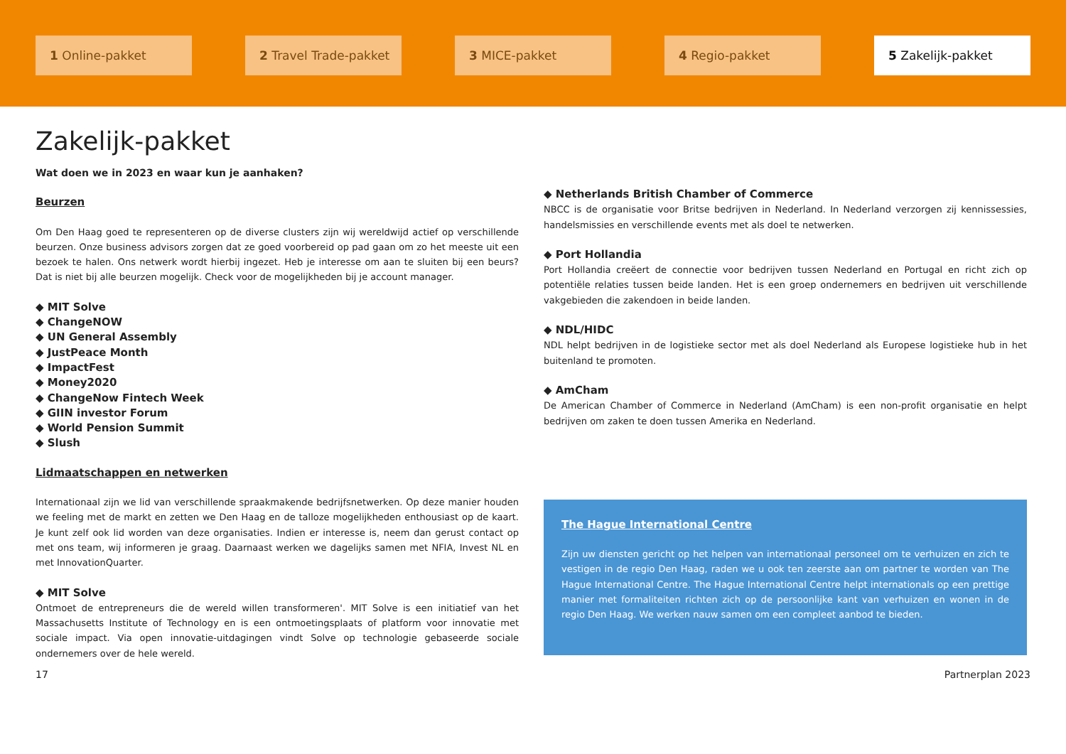1 Online-pakket 2 Travel Trade-pakket 3 MICE-pakket 4 Regio-pakket 5 Zakelijk-pakket
Zakelijk-pakket
Wat doen we in 2023 en waar kun je aanhaken?
Beurzen
Om Den Haag goed te representeren op de diverse clusters zijn wij wereldwijd actief op verschillende beurzen. Onze business advisors zorgen dat ze goed voorbereid op pad gaan om zo het meeste uit een bezoek te halen. Ons netwerk wordt hierbij ingezet. Heb je interesse om aan te sluiten bij een beurs? Dat is niet bij alle beurzen mogelijk. Check voor de mogelijkheden bij je account manager.
◆ MIT Solve
◆ ChangeNOW
◆ UN General Assembly
◆ JustPeace Month
◆ ImpactFest
◆ Money2020
◆ ChangeNow Fintech Week
◆ GIIN investor Forum
◆ World Pension Summit
◆ Slush
Lidmaatschappen en netwerken
Internationaal zijn we lid van verschillende spraakmakende bedrijfsnetwerken. Op deze manier houden we feeling met de markt en zetten we Den Haag en de talloze mogelijkheden enthousiast op de kaart. Je kunt zelf ook lid worden van deze organisaties. Indien er interesse is, neem dan gerust contact op met ons team, wij informeren je graag. Daarnaast werken we dagelijks samen met NFIA, Invest NL en met InnovationQuarter.
◆ MIT Solve
Ontmoet de entrepreneurs die de wereld willen transformeren'. MIT Solve is een initiatief van het Massachusetts Institute of Technology en is een ontmoetingsplaats of platform voor innovatie met sociale impact. Via open innovatie-uitdagingen vindt Solve op technologie gebaseerde sociale ondernemers over de hele wereld.
◆ Netherlands British Chamber of Commerce
NBCC is de organisatie voor Britse bedrijven in Nederland. In Nederland verzorgen zij kennissessies, handelsmissies en verschillende events met als doel te netwerken.
◆ Port Hollandia
Port Hollandia creëert de connectie voor bedrijven tussen Nederland en Portugal en richt zich op potentiële relaties tussen beide landen. Het is een groep ondernemers en bedrijven uit verschillende vakgebieden die zakendoen in beide landen.
◆ NDL/HIDC
NDL helpt bedrijven in de logistieke sector met als doel Nederland als Europese logistieke hub in het buitenland te promoten.
◆ AmCham
De American Chamber of Commerce in Nederland (AmCham) is een non-profit organisatie en helpt bedrijven om zaken te doen tussen Amerika en Nederland.
The Hague International Centre
Zijn uw diensten gericht op het helpen van internationaal personeel om te verhuizen en zich te vestigen in de regio Den Haag, raden we u ook ten zeerste aan om partner te worden van The Hague International Centre. The Hague International Centre helpt internationals op een prettige manier met formaliteiten richten zich op de persoonlijke kant van verhuizen en wonen in de regio Den Haag. We werken nauw samen om een compleet aanbod te bieden.
17 Partnerplan 2023